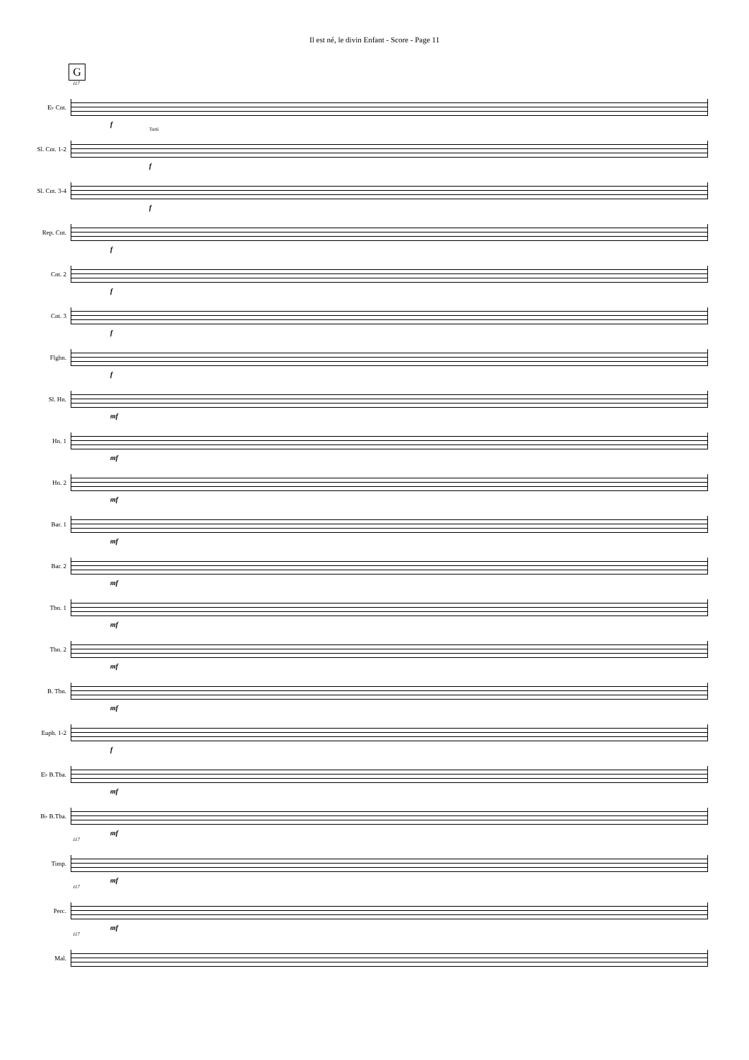Il est né, le divin Enfant - Score - Page 11
G
117
E♭ Cnt.
f
Sl. Cnt. 1-2
Tutti
f
Sl. Cnt. 3-4
f
Rep. Cnt.
f
Cnt. 2
f
Cnt. 3
f
Flghn.
f
Sl. Hn.
mf
Hn. 1
mf
Hn. 2
mf
Bar. 1
mf
Bar. 2
mf
Tbn. 1
mf
Tbn. 2
mf
B. Tbn.
mf
Euph. 1-2
f
E♭ B.Tba.
mf
B♭ B.Tba.
mf
117
Timp.
mf
117
Perc.
mf
117
Mal.